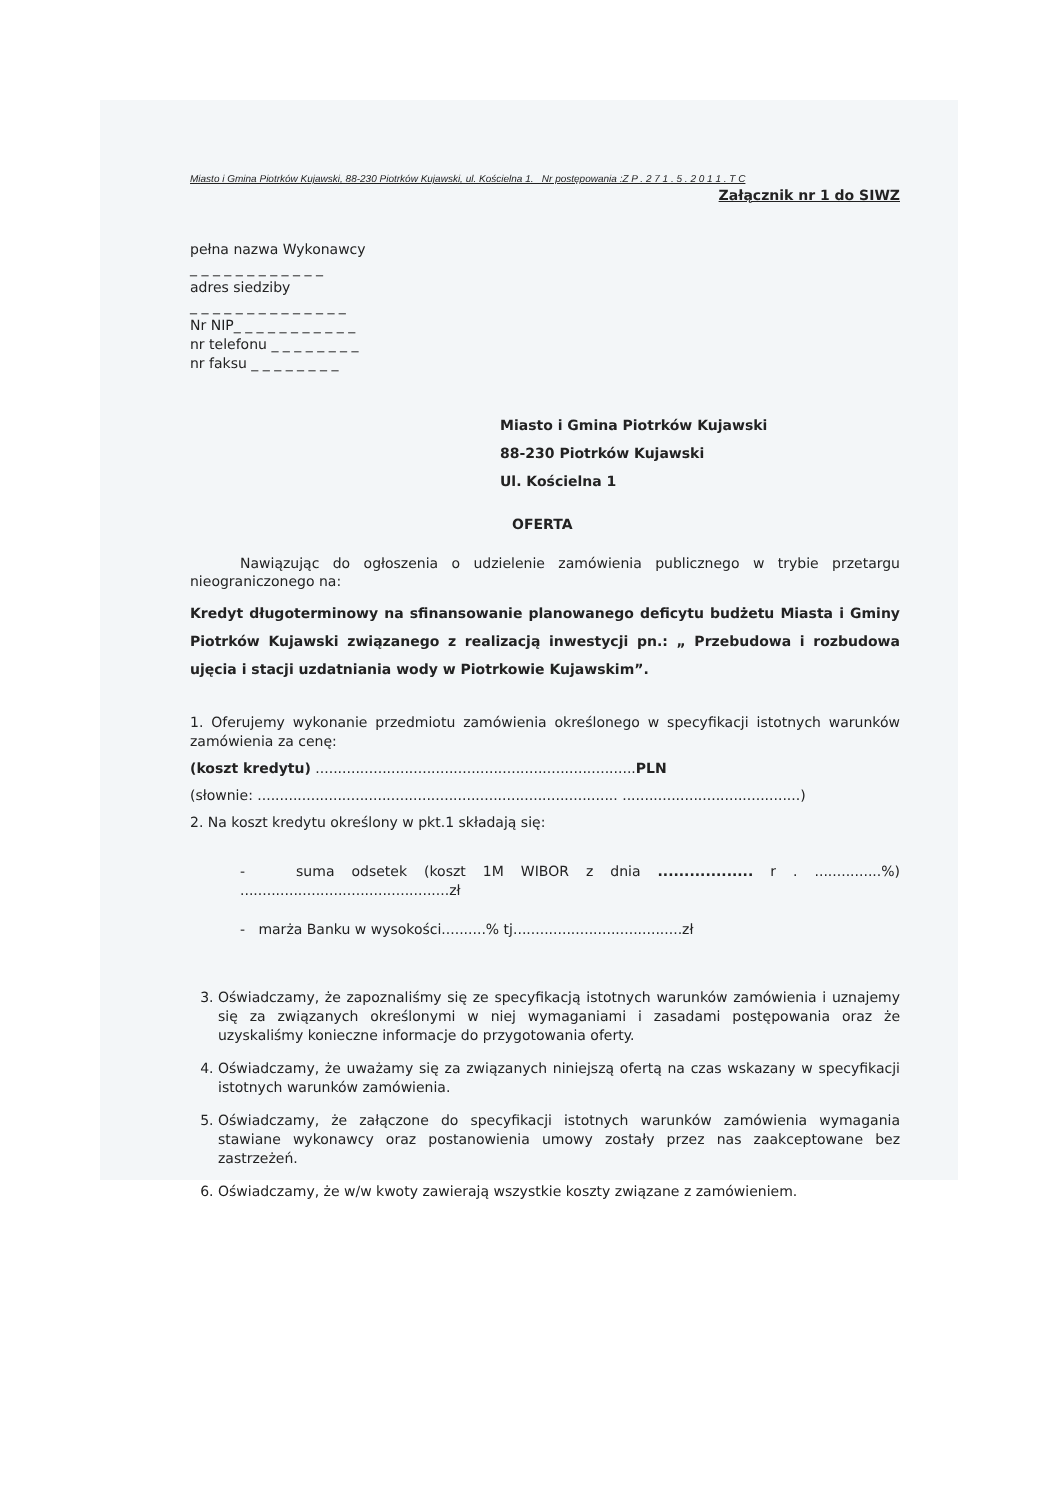Miasto i Gmina Piotrków Kujawski, 88-230 Piotrków Kujawski, ul. Kościelna 1. Nr postępowania :Z P . 2 7 1 . 5 . 2 0 1 1 . T C
Załącznik nr 1 do SIWZ
pełna nazwa Wykonawcy
_ _ _ _ _ _ _ _ _ _ _ _
adres siedziby
_ _ _ _ _ _ _ _ _ _ _ _ _ _
Nr NIP_ _ _ _ _ _ _ _ _ _ _
nr telefonu _ _ _ _ _ _ _ _
nr faksu _ _ _ _ _ _ _ _
Miasto i Gmina Piotrków Kujawski
88-230 Piotrków Kujawski
Ul. Kościelna 1
OFERTA
Nawiązując do ogłoszenia o udzielenie zamówienia publicznego w trybie przetargu nieograniczonego na:
Kredyt długoterminowy na sfinansowanie planowanego deficytu budżetu Miasta i Gminy Piotrków Kujawski związanego z realizacją inwestycji pn.: „ Przebudowa i rozbudowa ujęcia i stacji uzdatniania wody w Piotrkowie Kujawskim”.
1. Oferujemy wykonanie przedmiotu zamówienia określonego w specyfikacji istotnych warunków zamówienia za cenę:
(koszt kredytu) ........................................................................PLN
(słownie: ................................................................................. ........................................)
2. Na koszt kredytu określony w pkt.1 składają się:
- suma odsetek (koszt 1M WIBOR z dnia .................. r . ...............%) ...............................................zł
- marża Banku w wysokości..........% tj......................................zł
3. Oświadczamy, że zapoznaliśmy się ze specyfikacją istotnych warunków zamówienia i uznajemy się za związanych określonymi w niej wymaganiami i zasadami postępowania oraz że uzyskaliśmy konieczne informacje do przygotowania oferty.
4. Oświadczamy, że uważamy się za związanych niniejszą ofertą na czas wskazany w specyfikacji istotnych warunków zamówienia.
5. Oświadczamy, że załączone do specyfikacji istotnych warunków zamówienia wymagania stawiane wykonawcy oraz postanowienia umowy zostały przez nas zaakceptowane bez zastrzeżeń.
6. Oświadczamy, że w/w kwoty zawierają wszystkie koszty związane z zamówieniem.